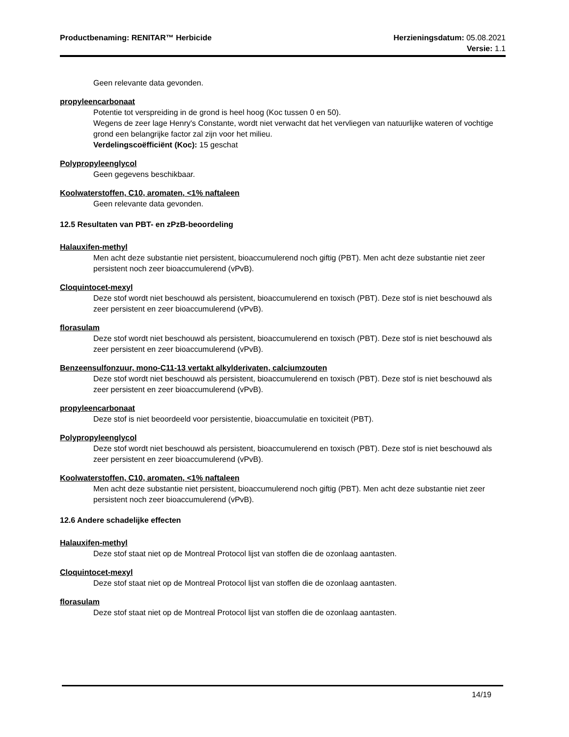Productbenaming: RENITAR™ Herbicide
Herzieningsdatum: 05.08.2021
Versie: 1.1
Geen relevante data gevonden.
propyleencarbonaat
Potentie tot verspreiding in de grond is heel hoog (Koc tussen 0 en 50).
Wegens de zeer lage Henry's Constante, wordt niet verwacht dat het vervliegen van natuurlijke wateren of vochtige grond een belangrijke factor zal zijn voor het milieu.
Verdelingscoëfficiënt (Koc): 15 geschat
Polypropyleenglycol
Geen gegevens beschikbaar.
Koolwaterstoffen, C10, aromaten, <1% naftaleen
Geen relevante data gevonden.
12.5 Resultaten van PBT- en zPzB-beoordeling
Halauxifen-methyl
Men acht deze substantie niet persistent, bioaccumulerend noch giftig (PBT). Men acht deze substantie niet zeer persistent noch zeer bioaccumulerend (vPvB).
Cloquintocet-mexyl
Deze stof wordt niet beschouwd als persistent, bioaccumulerend en toxisch (PBT). Deze stof is niet beschouwd als zeer persistent en zeer bioaccumulerend (vPvB).
florasulam
Deze stof wordt niet beschouwd als persistent, bioaccumulerend en toxisch (PBT). Deze stof is niet beschouwd als zeer persistent en zeer bioaccumulerend (vPvB).
Benzeensulfonzuur, mono-C11-13 vertakt alkylderivaten, calciumzouten
Deze stof wordt niet beschouwd als persistent, bioaccumulerend en toxisch (PBT). Deze stof is niet beschouwd als zeer persistent en zeer bioaccumulerend (vPvB).
propyleencarbonaat
Deze stof is niet beoordeeld voor persistentie, bioaccumulatie en toxiciteit (PBT).
Polypropyleenglycol
Deze stof wordt niet beschouwd als persistent, bioaccumulerend en toxisch (PBT). Deze stof is niet beschouwd als zeer persistent en zeer bioaccumulerend (vPvB).
Koolwaterstoffen, C10, aromaten, <1% naftaleen
Men acht deze substantie niet persistent, bioaccumulerend noch giftig (PBT). Men acht deze substantie niet zeer persistent noch zeer bioaccumulerend (vPvB).
12.6 Andere schadelijke effecten
Halauxifen-methyl
Deze stof staat niet op de Montreal Protocol lijst van stoffen die de ozonlaag aantasten.
Cloquintocet-mexyl
Deze stof staat niet op de Montreal Protocol lijst van stoffen die de ozonlaag aantasten.
florasulam
Deze stof staat niet op de Montreal Protocol lijst van stoffen die de ozonlaag aantasten.
14/19